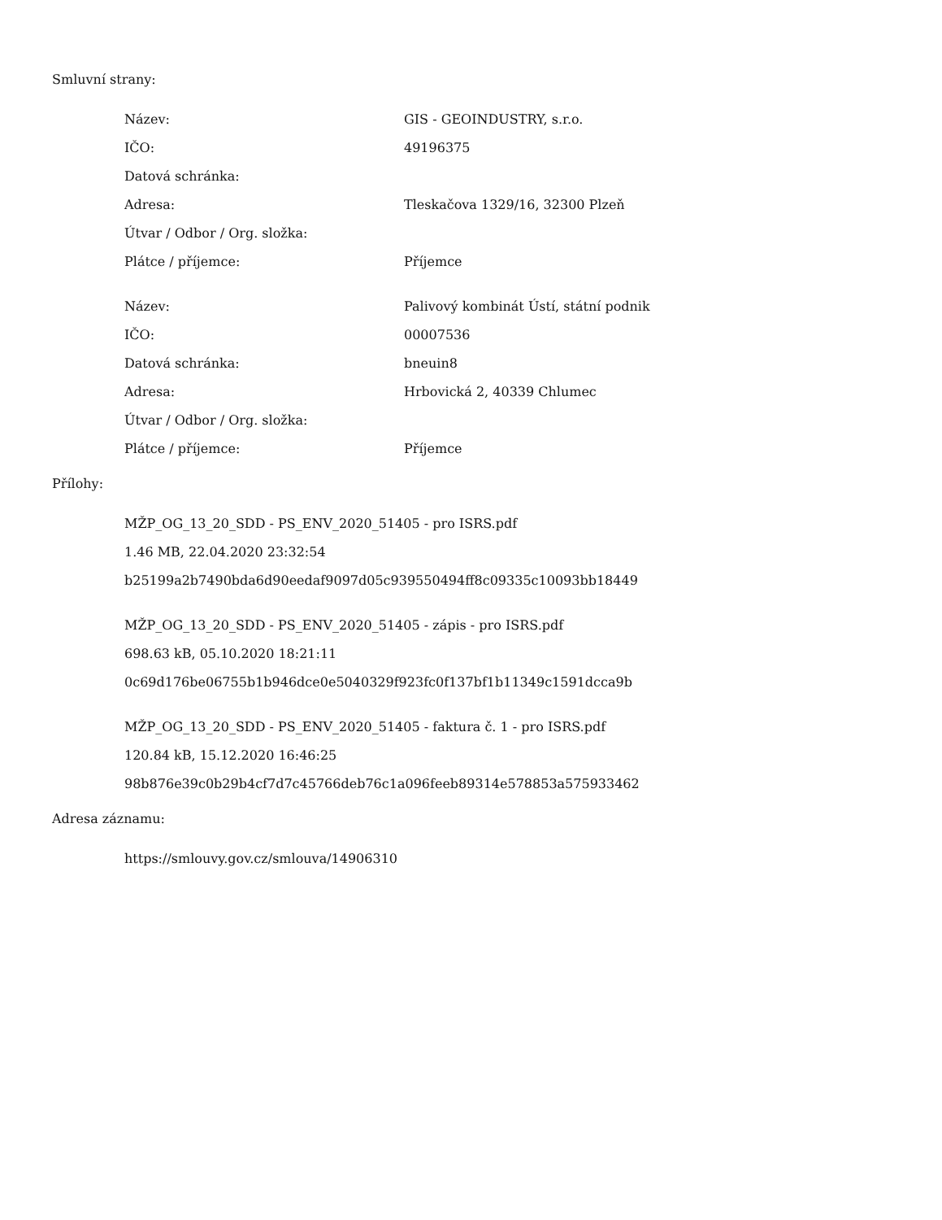Smluvní strany:
| Název: | GIS - GEOINDUSTRY, s.r.o. |
| IČO: | 49196375 |
| Datová schránka: | |
| Adresa: | Tleskačova 1329/16, 32300 Plzeň |
| Útvar / Odbor / Org. složka: | |
| Plátce / příjemce: | Příjemce |
| Název: | Palivový kombinát Ústí, státní podnik |
| IČO: | 00007536 |
| Datová schránka: | bneuin8 |
| Adresa: | Hrbovická 2, 40339 Chlumec |
| Útvar / Odbor / Org. složka: | |
| Plátce / příjemce: | Příjemce |
Přílohy:
MŽP_OG_13_20_SDD - PS_ENV_2020_51405 - pro ISRS.pdf
1.46 MB, 22.04.2020 23:32:54
b25199a2b7490bda6d90eedaf9097d05c939550494ff8c09335c10093bb18449
MŽP_OG_13_20_SDD - PS_ENV_2020_51405 - zápis - pro ISRS.pdf
698.63 kB, 05.10.2020 18:21:11
0c69d176be06755b1b946dce0e5040329f923fc0f137bf1b11349c1591dcca9b
MŽP_OG_13_20_SDD - PS_ENV_2020_51405 - faktura č. 1 - pro ISRS.pdf
120.84 kB, 15.12.2020 16:46:25
98b876e39c0b29b4cf7d7c45766deb76c1a096feeb89314e578853a575933462
Adresa záznamu:
https://smlouvy.gov.cz/smlouva/14906310